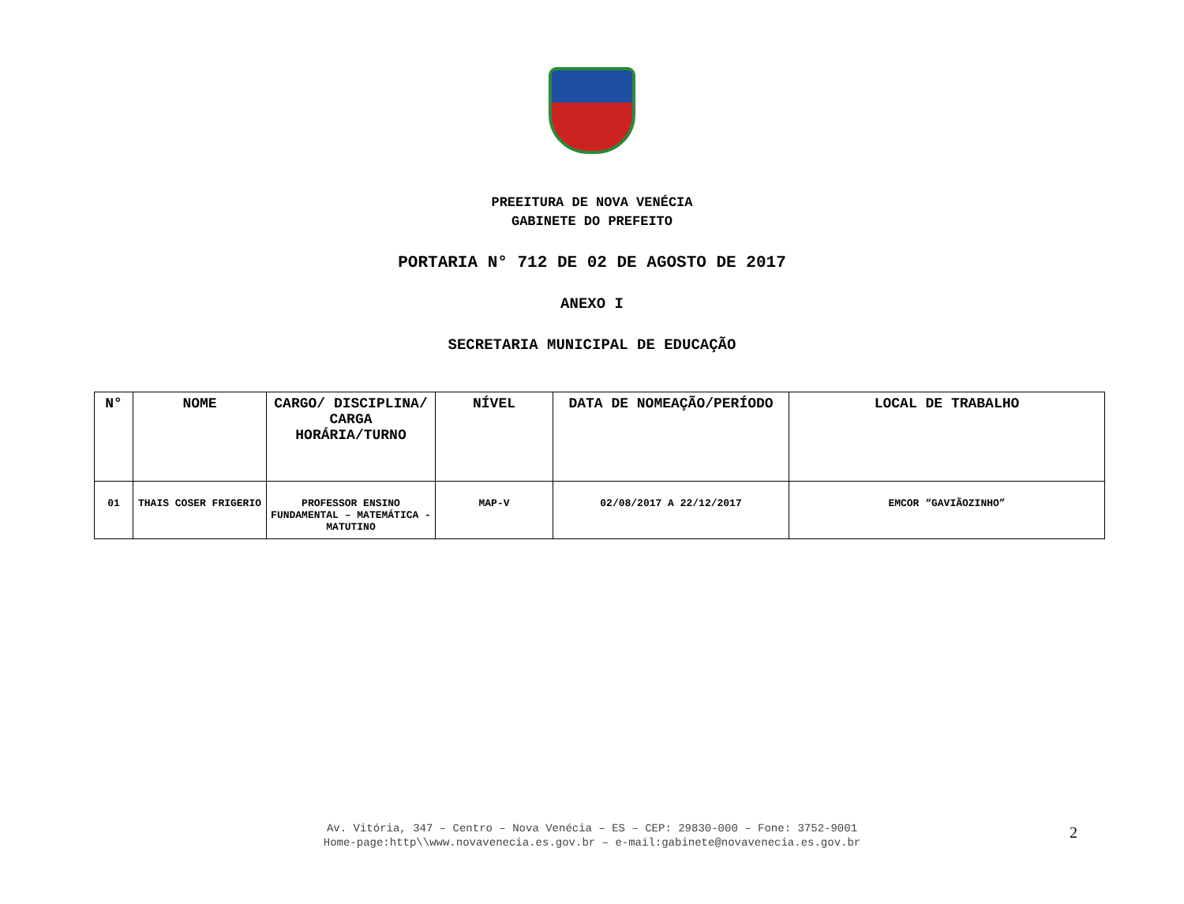PREEITURA DE NOVA VENÉCIA
GABINETE DO PREFEITO
PORTARIA N° 712 DE 02 DE AGOSTO DE 2017
ANEXO I
SECRETARIA MUNICIPAL DE EDUCAÇÃO
| N° | NOME | CARGO/ DISCIPLINA/ CARGA HORÁRIA/TURNO | NÍVEL | DATA DE NOMEAÇÃO/PERÍODO | LOCAL DE TRABALHO |
| --- | --- | --- | --- | --- | --- |
| 01 | THAIS COSER FRIGERIO | PROFESSOR ENSINO FUNDAMENTAL – MATEMÁTICA - MATUTINO | MAP-V | 02/08/2017 A 22/12/2017 | EMCOR “GAVIÃOZINHO” |
Av. Vitória, 347 – Centro – Nova Venécia – ES – CEP: 29830-000 – Fone: 3752-9001
Home-page:http\\www.novavenecia.es.gov.br – e-mail:gabinete@novavenecia.es.gov.br
2